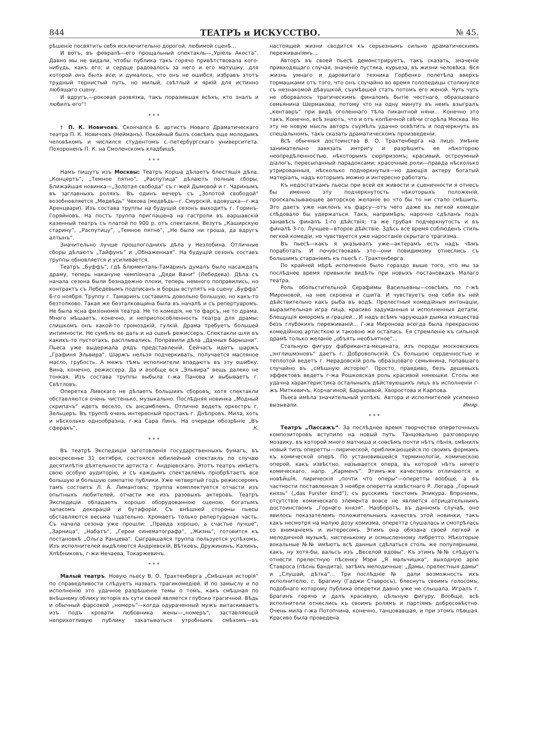844 ТЕАТРЪ и ИСКУССТВО. № 45.
рѣшеніе посвятить себя исключительно дорогой, любимой сценѣ...
И вотъ, въ февралѣ—его прощальный спектакль—„Уріель Акоста“. Давно мы не видали, чтобы публика такъ горячо привѣтствовала кого-нибудь, какъ его; и сердце радовалось за него и его матушку, для которой онъ былъ все; и думалось, что онъ не ошибся, избравъ этотъ трудный тернистый путь, но милый, свѣтлый и яркій для истинно любящаго сцену.
И вдругъ,—роковая развязка, такъ поразившая всѣхъ, кто зналъ и любилъ его“!
* * *
† П. К. Новичовъ. Скончался 6. артистъ Новаго Драматическаго театра П. К. Новичовъ (Нейманъ). Покойный былъ совсѣмъ еще молодымъ человѣкомъ и числился студентомъ с.-петербургскаго университета. Похороненъ П. К. на Смоленскомъ кладбищѣ.
* * *
Намъ пишутъ изъ Москвы: Театръ Корша дѣлаетъ блестящія дѣла. „Концертъ“, „Темное пятно“, „Распутица“ дѣлаютъ полные сборы. Ближайшая новинка—„Золотая свобода“ съ г-жей Дымовой и г. Чаринымъ въ заглавныхъ роляхъ. Въ одинъ вечеръ съ „Золотой свободой“ возобновляется „Медвѣдь“ Чехова (медвѣдь—г. Смурскій, вдовушка—г-жа Аренцвари). Изъ состава труппы на будущій сезонъ выходитъ г. Горинъ-Горяйновъ. На постъ труппа приглашена на гастроли въ варшавскій казенный театръ съ платой по 900 р. отъ спектакля. Везутъ „Каширскую старину“, „Распутицу“, „Темное пятно“, „Не было ни гроша, да вдругъ алтынъ“.
Значительно лучше прошлогоднихъ дѣла у Незлобина. Отличные сборы дѣлаютъ „Тайфунъ“ и „Обнаженная“. На будущій сезонъ составъ труппы обновляется и усиливается.
Театръ „Буффъ“, гдѣ Блюменталь-Тамаринъ думалъ было насаждать драму, теперь накануне чемпіоната „Дяди Вани“ (Лебедева). Дѣла съ начала сезона были безнадежно плохи, теперь немного поправились, но контрактъ съ Лебедевымъ подписанъ и борцы вступятъ на сцену „Буффа“ 6-го ноября. Труппу г. Тамаринъ составилъ довольно большую, но какъ-то безтолково. Такая же безталковщина была въ началѣ и съ репертуаромъ. Не была ясна физіономія театра. Не то комедія, не то фарсъ, не то драма. Много мѣшаетъ, конечно, и неприспособленность театра для драмы; слишкомъ онъ какой-то громоздкій, гулкій. Драма требуетъ большей интимности. Не сумѣлъ ее дать и на сценѣ режиссеръ. Спектакли шли въ какихъ-то пустотахъ, расплывались. Поправили дѣла „Дачныя барышни“. Пьеса уже выдержала рядъ представленій. Сейчасъ идетъ шаржъ „Графиня Эльвира“. Шаржъ нельзя подчеркивать, получается масляное масло, грубость. А межъ тѣмъ исполнители впадаютъ въ эту ошибку. Вина, конечно, режиссера. Да и вообще вся „Эльвира“ вещь далеко не тонкая. Изъ состава труппы выбыла г-жа Панова и выбываетъ г. Свѣтловъ.
Оперетка Ливскаго не дѣлаетъ большихъ сборовъ, хотя спектакли обставляются очень чистенько, музыкально. Послѣдняя новинка „Модный скрипачъ“ идетъ весело, съ ансамблемъ. Отлично ведетъ оркестръ г. Зельцеръ. Въ труппѣ очень интересный простакъ г. Днѣпровъ. Мила, хоть и нѣсколько однообразна, г-жа Сара Линъ. На очереди обозрѣніе „Въ сферахъ“. К.
* * *
Въ театрѣ Экспедиціи заготовленія государственныхъ бумагъ, въ воскресенье 31 октября, состоялся юбилейный спектакль по случаю десятилѣтія дѣятельности артиста г. Андріевскаго. Этотъ театръ имѣетъ свою особую аудиторію, и съ каждымъ спектаклемъ пріобрѣтаетъ все большую и большую симпатію публики. Уже четвертый годъ режиссеромъ тамъ состоитъ Л. А. Лимантовъ; труппа комплектуется отчасти изъ опытныхъ любителей, отчасти же изъ разовыхъ актеровъ. Театръ Экспедиціи обладаетъ хорошо оборудованною сценою, богатымъ запасомъ декорацій и бутафоріи. Съ внѣшней стороны пьесы обставляются весьма тщательно. Хромаетъ только репертуарная часть. Съ начала сезона уже прошли: „Правда хорошо, а счастье лучше“, „Зарница“, „Набатъ“, „Герои синематографа“, „Жизнь“, готовится къ постановкѣ „Ольга Ранцева“. Сыгравшаяся труппа пользуется успѣхомъ. Изъ исполнителей выдѣляются Андріевскій, Вѣтковъ, Дружининъ, Калинъ, Хлѣбниковъ, г-жи Нечаева, Токаржевичъ.
* * *
Малый театръ. Новую пьесу В. О. Трахтенберга „Смѣшная исторія“ по справедливости слѣдуетъ назвать трагикомедіей. И по замыслу и по исполненію это удачное разрѣшеніе темы о томъ, какъ смѣшная по внѣшнему облику исторія въ сути своей является глубоко трагичной. Вѣдь и обычный фарсовой „номеръ“—когда одураченный мужъ вытаскиваетъ изъ подъ кровати любовника жены—„номеръ“, заставляющій неприхотливую публику закатываться утробнымъ смѣхомъ—въ настоящей жизни сводится къ серьезнымъ сильно драматическимъ переживаніямъ...
Авторъ въ своей пьесѣ демонстрируетъ, такъ сказать, значеніе привходящаго случая, значеніе пустяка, курьеза, въ жизни человѣка. Вся жизнь умнаго и даровитаго техника Горбенко полетѣла вверхъ тормашками отъ того, что онъ случайно во время гололедицы столкнулся съ незнакомой дѣвушкой, съумѣвшей стать потомъ его женой. Чуть чуть не оборвалось трагическимъ финаломъ бытіе честнаго, образцоваго семьянина Шермакова, потому что на одну минуту въ немъ взыгралъ „кентавръ“ при видѣ оголеннаго тѣла пикантной няни... Конечно это такъ. Конечно, всѣ знаютъ, что и отъ копѣечной свѣчи сгорѣла Москва. Но эту не новую мысль авторъ съумѣлъ удачно освѣтить и подчеркнуть въ спеціальномъ, такъ сказать драматическомъ произведеніи.
Всѣ обычныя достоинства В. О. Трахтенберга на лицо. Умѣніе занимательно завязать интригу и разрѣшить ее нѣкоторою неопредѣленностью, нѣкоторымъ сюрпризомъ; красивый, остроумный діалогъ, пересыпанный парадоксами; красочные роли—правда нѣсколько утрированныя, нѣсколько подчеркнутыя—но дающія актеру богатый матеріалъ, надъ которымъ можно и интересно работать.
Къ недостаткамъ пьесы при всей ея живости и сценичности я отнесъ бы именно эту подчеркнутость нѣкоторыхъ положеній, проскальзывающее авторское желаніе во что бы то ни стало смѣшить. Это даетъ уже наклонъ къ фарсу—отъ чего даже въ легкой комедіи слѣдовало бы удержаться. Такъ, напримѣръ, нарочно сдѣланъ подъ занавѣсъ финалъ 1-го дѣйствія; та же грубая подчеркнутость и въ финалѣ 3-го. Лучшее—второе дѣйствіе. Здѣсь все время соблюденъ стиль легкой комедіи, но чувствуется уже наростаніе скрытаго трагизма.
Въ пьесѣ—какъ я указывалъ уже—актерамъ есть надъ чѣмъ поработать. И почувствовавъ это—они повидимому отнеслись съ большимъ стараніемъ къ пьесѣ г. Трахтенберга.
По крайней мѣрѣ исполненіе было гораздо выше того, что мы за послѣднее время привыкли видѣть при новыхъ постановкахъ Малаго театра.
Роль обольстительной Серафимы Васильевны—совсѣмъ по г-жѣ Мироновой, на нее скроена и сшита. И чувствуетъ она себя въ ней дѣйствительно какъ рыба въ водѣ. Прелестныя комедійныя интонаціи, выразительная игра лица, красиво задуманныя и исполненныя детали, блещущія юморомъ и граціей... И надъ всѣмъ чарующая дымка изящества безъ глубокихъ переживаній... Г-жа Миронова всегда была прекрасною комедійною артисткою и таковою же осталась. Ея стремленіе къ сильной драмѣ только желаніе „объять необъятное“...
Стальную фигуру фабриканта-мецената, изъ породы московскихъ „энглишмэновъ“ даетъ г. Добровольскій. Съ большою сердечностью и теплотой ведетъ г. Нерадовскій роль образцоваго семьянина, попавшаго случайно въ „смѣшную исторію“. Просто, правдиво, безъ дешевыхъ эффектовъ ведетъ г-жа Рошковская роль красивой нянюшки. Столь же удачна характеристика остальныхъ дѣйствующихъ лицъ въ исполненіи г-жъ Миткевичъ, Корчагиной, Барышевой, Хворостова и Карпова.
Пьеса имѣла значительный успѣхъ. Автора и исполнителей усиленно вызывали. Имяр.
* * *
Театръ „Пассажъ“. За послѣднее время творчество опереточныхъ композиторовъ вступило на новый путь. Танцовально разговорную мозаику, въ которой много матчиша и совсѣмъ почти нѣтъ пѣнія, смѣнилъ новый типъ оперетты—лирической, приближающейся по своимъ формамъ къ комической оперѣ. По установившейся терминологіи, комическою оперой, какъ извѣстно, называется опера, въ которой нѣтъ ничего комическаго, напр. „Карменъ“. Этимъ-же качествомъ отличаются и новѣйшія, лирическія „почти что оперы“—оперетты вообще, а въ частности поставленная 3 ноября оперетта извѣстнаго Р. Легара „Горный князь“ („das Furster kind“), съ русскимъ текстомъ Эпикура. Впрочемъ, отсутствіе комическаго элемента вовсе не является отрицательнымъ достоинствомъ „Горнаго князя“. Наоборотъ, въ данномъ случаѣ, оно явилось показателемъ положительныхъ качествъ этой новинки, такъ какъ несмотря на малую дозу комизма, оперетта слушалась и смотрѣлась со вниманіемъ и интересомъ. Этимъ она обязана своей легкой и мелодичной музыкѣ, чистенькому и осмысленному либретто. Нѣкоторые вокальные №№ имѣютъ всѣ данныя сдѣлаться столь же популярными, какъ, ну хотя-бы, вальсъ изъ „Веселой вдовы“. Къ этимъ №№ слѣдуетъ отнести прелестную пѣсенку Мэри „Я мальчишка“, выходную арію Ставроса (пѣснь бандита), затѣмъ мелодичные: „Дамы, прелестныя дамы“ и „Слушай, дѣтка“... Три послѣдніе № дали возможность ихъ исполнителю, г. Брагину (Гаджи Ставросъ), блеснуть своимъ голосомъ, подобнаго которому публика оперетки давно уже не слышала. Игралъ г. Брагинъ горячо и далъ красивую, цѣльную фигуру. Вообще, всѣ исполнители отнеслись къ своимъ ролямъ и партіямъ добросовѣстно. Очень мила г-жа Потопчина, конечно, танцовавшая, и при этомъ пѣвшая. Красиво была проведена